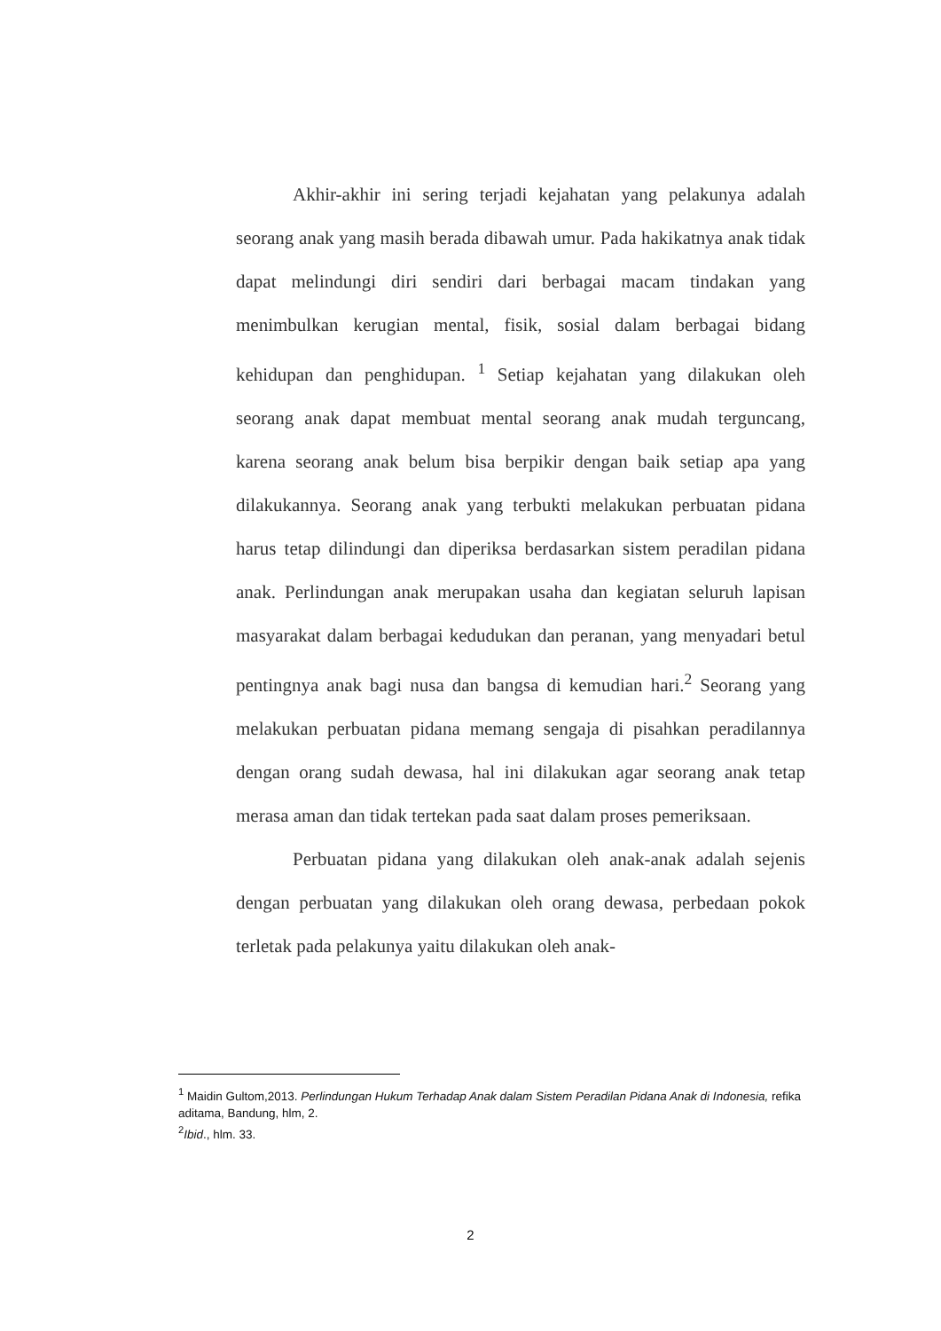Akhir-akhir ini sering terjadi kejahatan yang pelakunya adalah seorang anak yang masih berada dibawah umur. Pada hakikatnya anak tidak dapat melindungi diri sendiri dari berbagai macam tindakan yang menimbulkan kerugian mental, fisik, sosial dalam berbagai bidang kehidupan dan penghidupan. <sup>1</sup> Setiap kejahatan yang dilakukan oleh seorang anak dapat membuat mental seorang anak mudah terguncang, karena seorang anak belum bisa berpikir dengan baik setiap apa yang dilakukannya. Seorang anak yang terbukti melakukan perbuatan pidana harus tetap dilindungi dan diperiksa berdasarkan sistem peradilan pidana anak. Perlindungan anak merupakan usaha dan kegiatan seluruh lapisan masyarakat dalam berbagai kedudukan dan peranan, yang menyadari betul pentingnya anak bagi nusa dan bangsa di kemudian hari.<sup>2</sup> Seorang yang melakukan perbuatan pidana memang sengaja di pisahkan peradilannya dengan orang sudah dewasa, hal ini dilakukan agar seorang anak tetap merasa aman dan tidak tertekan pada saat dalam proses pemeriksaan.
Perbuatan pidana yang dilakukan oleh anak-anak adalah sejenis dengan perbuatan yang dilakukan oleh orang dewasa, perbedaan pokok terletak pada pelakunya yaitu dilakukan oleh anak-
<sup>1</sup> Maidin Gultom,2013. Perlindungan Hukum Terhadap Anak dalam Sistem Peradilan Pidana Anak di Indonesia, refika aditama, Bandung, hlm, 2.
<sup>2</sup> Ibid., hlm. 33.
2